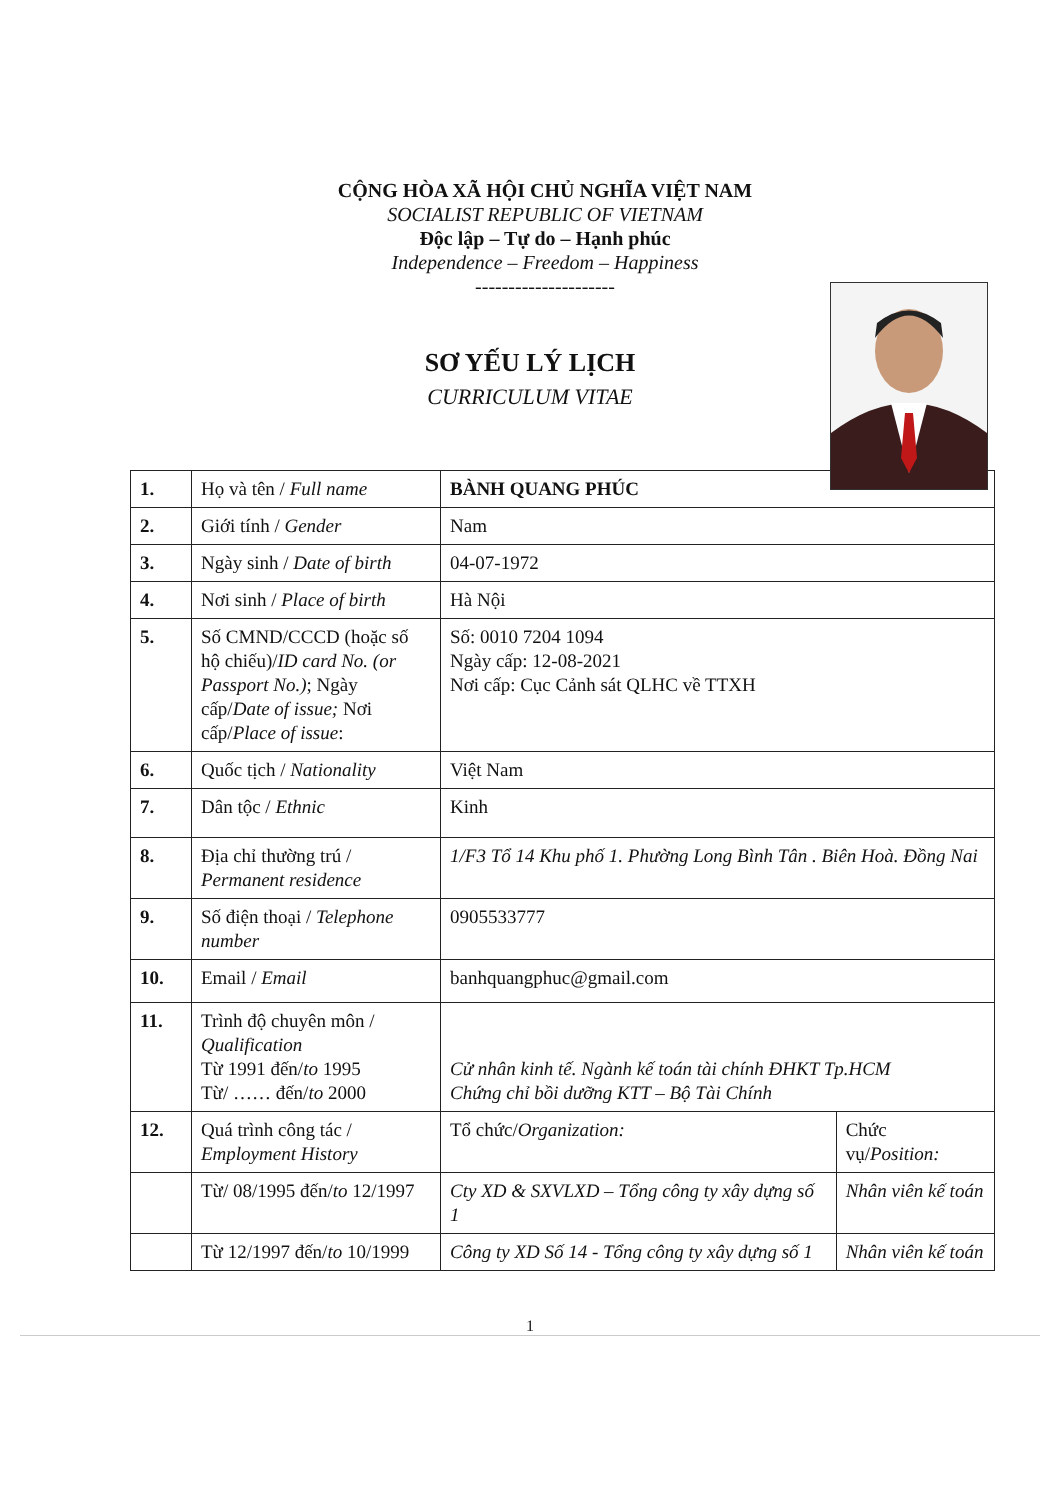CỘNG HÒA XÃ HỘI CHỦ NGHĨA VIỆT NAM
SOCIALIST REPUBLIC OF VIETNAM
Độc lập – Tự do – Hạnh phúc
Independence – Freedom – Happiness
---------------------
SƠ YẾU LÝ LỊCH
CURRICULUM VITAE
| 1. | Họ và tên / Full name | BÀNH QUANG PHÚC | |
| 2. | Giới tính / Gender | Nam | |
| 3. | Ngày sinh / Date of birth | 04-07-1972 | |
| 4. | Nơi sinh / Place of birth | Hà Nội | |
| 5. | Số CMND/CCCD (hoặc số hộ chiếu)/ ID card No. (or Passport No.) ; Ngày cấp/ Date of issue; Nơi cấp/ Place of issue : | Số: 0010 7204 1094 Ngày cấp: 12-08-2021 Nơi cấp: Cục Cảnh sát QLHC về TTXH | |
| 6. | Quốc tịch / Nationality | Việt Nam | |
| 7. | Dân tộc / Ethnic | Kinh | |
| 8. | Địa chỉ thường trú / Permanent residence | 1/F3 Tổ 14 Khu phố 1. Phường Long Bình Tân . Biên Hoà. Đồng Nai | |
| 9. | Số điện thoại / Telephone number | 0905533777 | |
| 10. | Email / Email | banhquangphuc@gmail.com | |
| 11. | Trình độ chuyên môn / Qualification Từ 1991 đến/ to 1995 Từ/ …… đến/ to 2000 | Cử nhân kinh tế. Ngành kế toán tài chính ĐHKT Tp.HCM Chứng chỉ bồi dưỡng KTT – Bộ Tài Chính | |
| 12. | Quá trình công tác / Employment History | Tổ chức/ Organization: | Chức vụ/ Position: |
| | Từ/ 08/1995 đến/ to 12/1997 | Cty XD & SXVLXD – Tổng công ty xây dựng số 1 | Nhân viên kế toán |
| | Từ 12/1997 đến/ to 10/1999 | Công ty XD Số 14 - Tổng công ty xây dựng số 1 | Nhân viên kế toán |
1